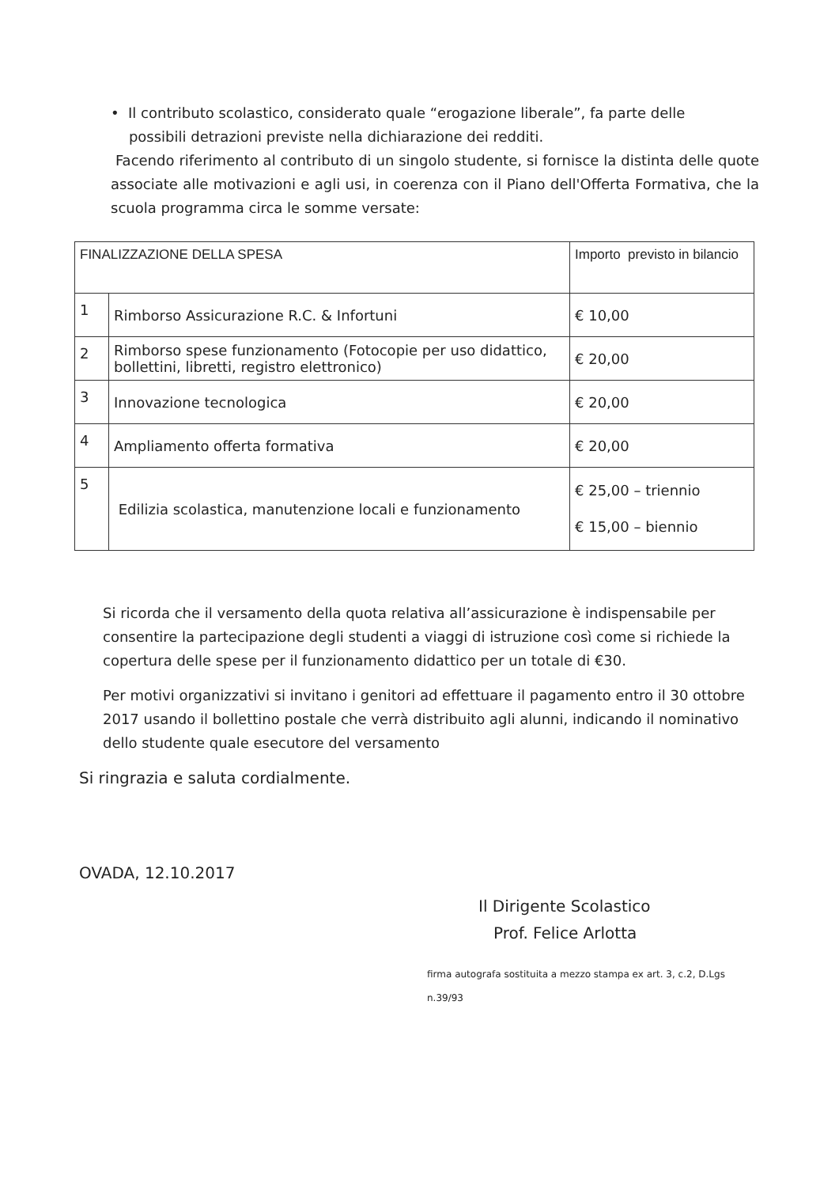• Il contributo scolastico, considerato quale “erogazione liberale”, fa parte delle
possibili detrazioni previste nella dichiarazione dei redditi.
Facendo riferimento al contributo di un singolo studente, si fornisce la distinta delle quote associate alle motivazioni e agli usi, in coerenza con il Piano dell'Offerta Formativa, che la scuola programma circa le somme versate:
| FINALIZZAZIONE DELLA SPESA | | Importo previsto in bilancio |
| --- | --- | --- |
| 1 | Rimborso Assicurazione R.C. & Infortuni | € 10,00 |
| 2 | Rimborso spese funzionamento (Fotocopie per uso didattico, bollettini, libretti, registro elettronico) | € 20,00 |
| 3 | Innovazione tecnologica | € 20,00 |
| 4 | Ampliamento offerta formativa | € 20,00 |
| 5 | Edilizia scolastica, manutenzione locali e funzionamento | € 25,00 – triennio € 15,00 – biennio |
Si ricorda che il versamento della quota relativa all’assicurazione è indispensabile per consentire la partecipazione degli studenti a viaggi di istruzione così come si richiede la copertura delle spese per il funzionamento didattico per un totale di €30.
Per motivi organizzativi si invitano i genitori ad effettuare il pagamento entro il 30 ottobre 2017 usando il bollettino postale che verrà distribuito agli alunni, indicando il nominativo dello studente quale esecutore del versamento
Si ringrazia e saluta cordialmente.
OVADA, 12.10.2017
Il Dirigente Scolastico
Prof. Felice Arlotta
firma autografa sostituita a mezzo stampa ex art. 3, c.2, D.Lgs n.39/93